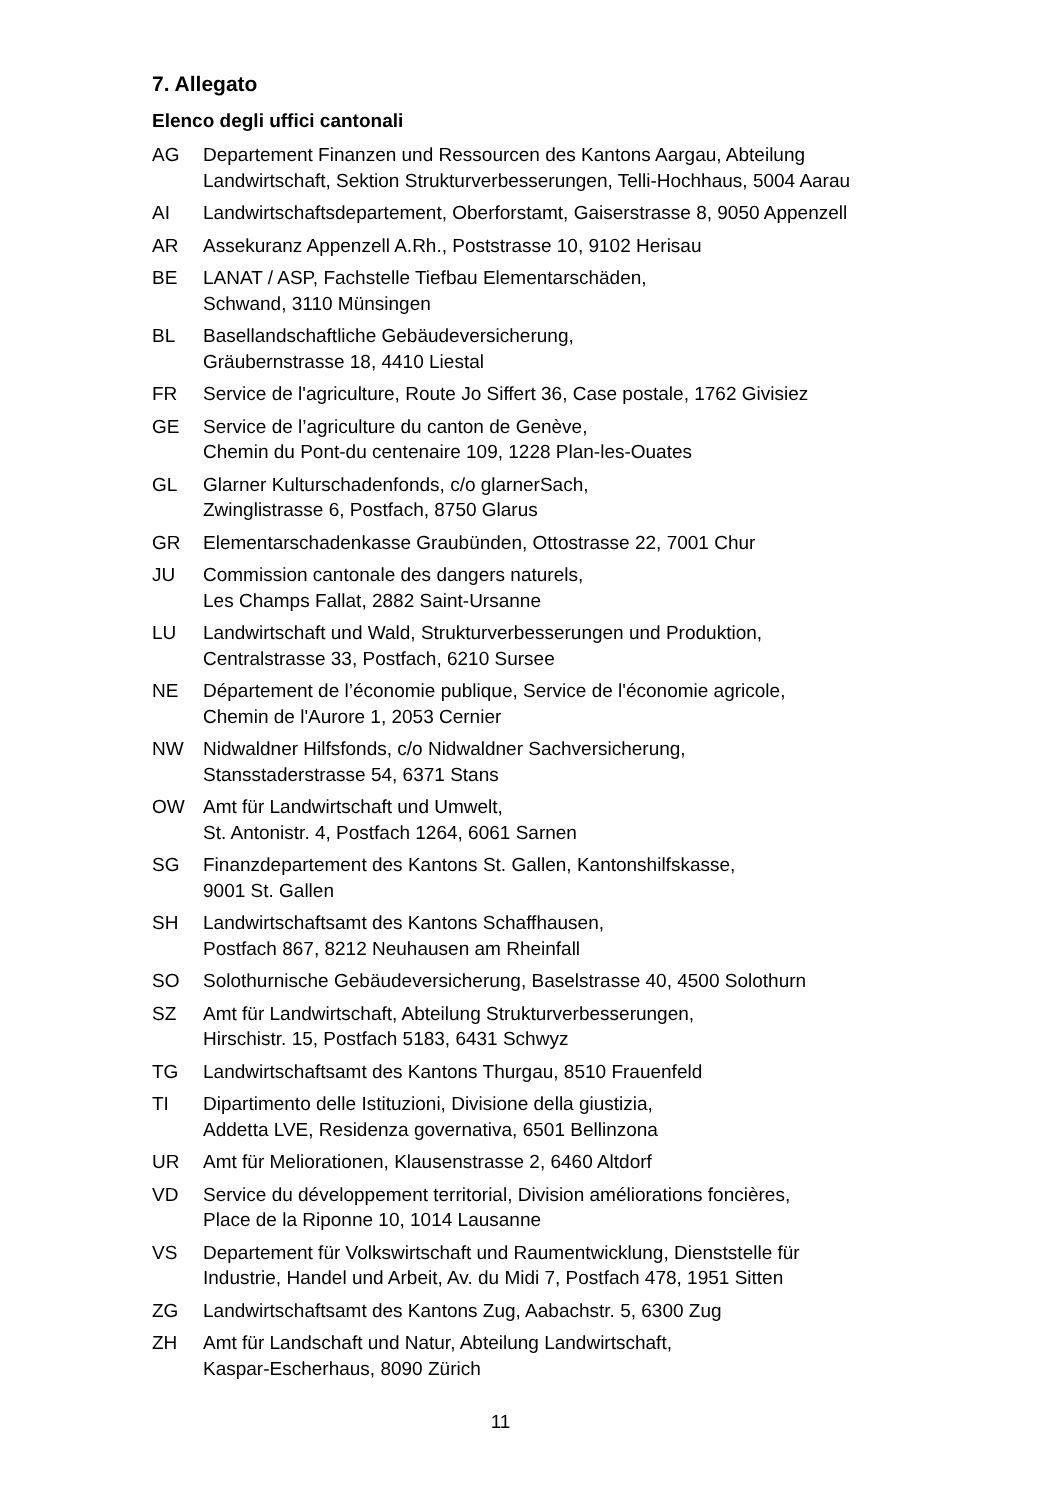7. Allegato
Elenco degli uffici cantonali
AG Departement Finanzen und Ressourcen des Kantons Aargau, Abteilung
Landwirtschaft, Sektion Strukturverbesserungen, Telli-Hochhaus, 5004 Aarau
AI Landwirtschaftsdepartement, Oberforstamt, Gaiserstrasse 8, 9050 Appenzell
AR Assekuranz Appenzell A.Rh., Poststrasse 10, 9102 Herisau
BE LANAT / ASP, Fachstelle Tiefbau Elementarschäden,
Schwand, 3110 Münsingen
BL Basellandschaftliche Gebäudeversicherung,
Gräubernstrasse 18, 4410 Liestal
FR Service de l'agriculture, Route Jo Siffert 36, Case postale, 1762 Givisiez
GE Service de l’agriculture du canton de Genève,
Chemin du Pont-du centenaire 109, 1228 Plan-les-Ouates
GL Glarner Kulturschadenfonds, c/o glarnerSach,
Zwinglistrasse 6, Postfach, 8750 Glarus
GR Elementarschadenkasse Graubünden, Ottostrasse 22, 7001 Chur
JU Commission cantonale des dangers naturels,
Les Champs Fallat, 2882 Saint-Ursanne
LU Landwirtschaft und Wald, Strukturverbesserungen und Produktion,
Centralstrasse 33, Postfach, 6210 Sursee
NE Département de l’économie publique, Service de l'économie agricole,
Chemin de l'Aurore 1, 2053 Cernier
NW Nidwaldner Hilfsfonds, c/o Nidwaldner Sachversicherung,
Stansstaderstrasse 54, 6371 Stans
OW Amt für Landwirtschaft und Umwelt,
St. Antonistr. 4, Postfach 1264, 6061 Sarnen
SG Finanzdepartement des Kantons St. Gallen, Kantonshilfskasse,
9001 St. Gallen
SH Landwirtschaftsamt des Kantons Schaffhausen,
Postfach 867, 8212 Neuhausen am Rheinfall
SO Solothurnische Gebäudeversicherung, Baselstrasse 40, 4500 Solothurn
SZ Amt für Landwirtschaft, Abteilung Strukturverbesserungen,
Hirschistr. 15, Postfach 5183, 6431 Schwyz
TG Landwirtschaftsamt des Kantons Thurgau, 8510 Frauenfeld
TI Dipartimento delle Istituzioni, Divisione della giustizia,
Addetta LVE, Residenza governativa, 6501 Bellinzona
UR Amt für Meliorationen, Klausenstrasse 2, 6460 Altdorf
VD Service du développement territorial, Division améliorations foncières,
Place de la Riponne 10, 1014 Lausanne
VS Departement für Volkswirtschaft und Raumentwicklung, Dienststelle für
Industrie, Handel und Arbeit, Av. du Midi 7, Postfach 478, 1951 Sitten
ZG Landwirtschaftsamt des Kantons Zug, Aabachstr. 5, 6300 Zug
ZH Amt für Landschaft und Natur, Abteilung Landwirtschaft,
Kaspar-Escherhaus, 8090 Zürich
11